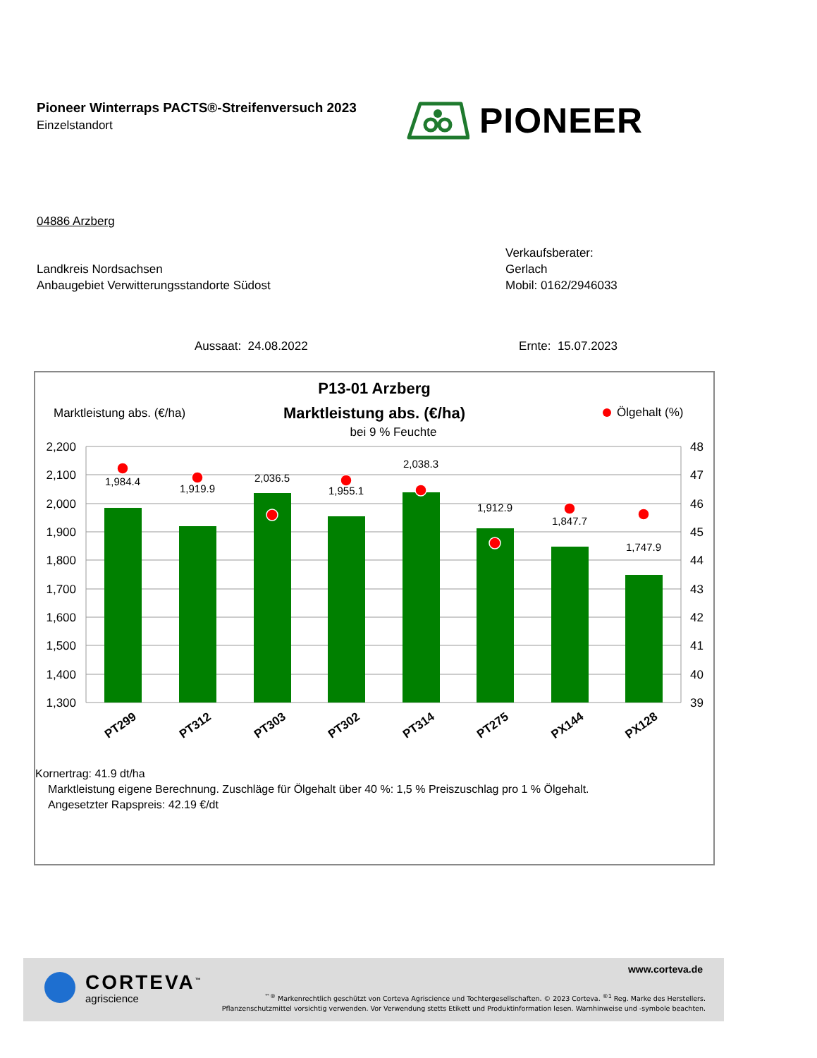Pioneer Winterraps PACTS®-Streifenversuch 2023
Einzelstandort
PIONEER
04886 Arzberg
Landkreis Nordsachsen
Anbaugebiet Verwitterungsstandorte Südost
Verkaufsberater:
Gerlach
Mobil: 0162/2946033
Aussaat: 24.08.2022 Ernte: 15.07.2023
P13-01 Arzberg
Marktleistung abs. (€/ha)
Marktleistung abs. (€/ha)
Ölgehalt (%)
bei 9 % Feuchte
2,200
2,100
2,000
1,900
1,800
1,700
1,600
1,500
1,400
1,300
48
47
46
45
44
43
42
41
40
39
1,984.4
1,919.9
2,036.5
1,955.1
2,038.3
1,912.9
1,847.7
1,747.9
PT299
PT312
PT303
PT302
PT314
PT275
PX144
PX128
Kornertrag: 41.9 dt/ha
Marktleistung eigene Berechnung. Zuschläge für Ölgehalt über 40 %: 1,5 % Preiszuschlag pro 1 % Ölgehalt.
Angesetzter Rapspreis: 42.19 €/dt
CORTEVA<sup>™</sup>
agriscience
www.corteva.de
<sup>™®</sup> Markenrechtlich geschützt von Corteva Agriscience und Tochtergesellschaften. © 2023 Corteva. <sup>®1</sup> Reg. Marke des Herstellers.
Pflanzenschutzmittel vorsichtig verwenden. Vor Verwendung stetts Etikett und Produktinformation lesen. Warnhinweise und -symbole beachten.